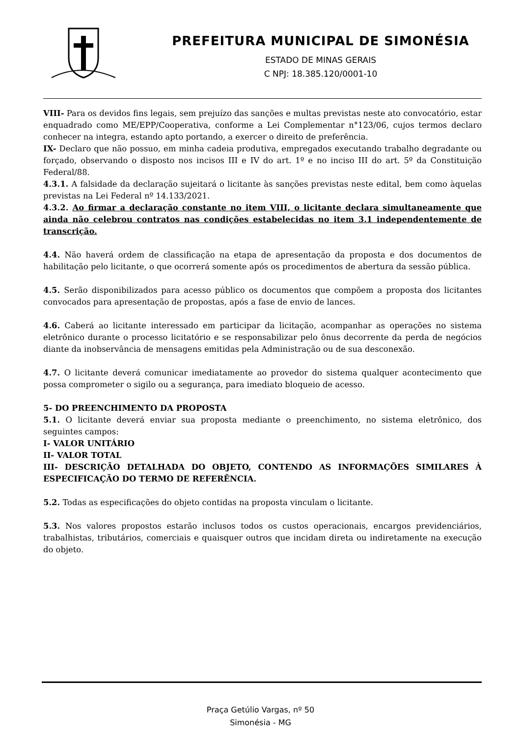PREFEITURA MUNICIPAL DE SIMONÉSIA
ESTADO DE MINAS GERAIS
C NPJ: 18.385.120/0001-10
VIII- Para os devidos fins legais, sem prejuízo das sanções e multas previstas neste ato convocatório, estar enquadrado como ME/EPP/Cooperativa, conforme a Lei Complementar n°123/06, cujos termos declaro conhecer na integra, estando apto portando, a exercer o direito de preferência.
IX- Declaro que não possuo, em minha cadeia produtiva, empregados executando trabalho degradante ou forçado, observando o disposto nos incisos III e IV do art. 1º e no inciso III do art. 5º da Constituição Federal/88.
4.3.1. A falsidade da declaração sujeitará o licitante às sanções previstas neste edital, bem como àquelas previstas na Lei Federal nº 14.133/2021.
4.3.2. Ao firmar a declaração constante no item VIII, o licitante declara simultaneamente que ainda não celebrou contratos nas condições estabelecidas no item 3.1 independentemente de transcrição.
4.4. Não haverá ordem de classificação na etapa de apresentação da proposta e dos documentos de habilitação pelo licitante, o que ocorrerá somente após os procedimentos de abertura da sessão pública.
4.5. Serão disponibilizados para acesso público os documentos que compõem a proposta dos licitantes convocados para apresentação de propostas, após a fase de envio de lances.
4.6. Caberá ao licitante interessado em participar da licitação, acompanhar as operações no sistema eletrônico durante o processo licitatório e se responsabilizar pelo ônus decorrente da perda de negócios diante da inobservância de mensagens emitidas pela Administração ou de sua desconexão.
4.7. O licitante deverá comunicar imediatamente ao provedor do sistema qualquer acontecimento que possa comprometer o sigilo ou a segurança, para imediato bloqueio de acesso.
5- DO PREENCHIMENTO DA PROPOSTA
5.1. O licitante deverá enviar sua proposta mediante o preenchimento, no sistema eletrônico, dos seguintes campos:
I- VALOR UNITÁRIO
II- VALOR TOTAL
III- DESCRIÇÃO DETALHADA DO OBJETO, CONTENDO AS INFORMAÇÕES SIMILARES À ESPECIFICAÇÃO DO TERMO DE REFERÊNCIA.
5.2. Todas as especificações do objeto contidas na proposta vinculam o licitante.
5.3. Nos valores propostos estarão inclusos todos os custos operacionais, encargos previdenciários, trabalhistas, tributários, comerciais e quaisquer outros que incidam direta ou indiretamente na execução do objeto.
Praça Getúlio Vargas, nº 50
Simonésia - MG